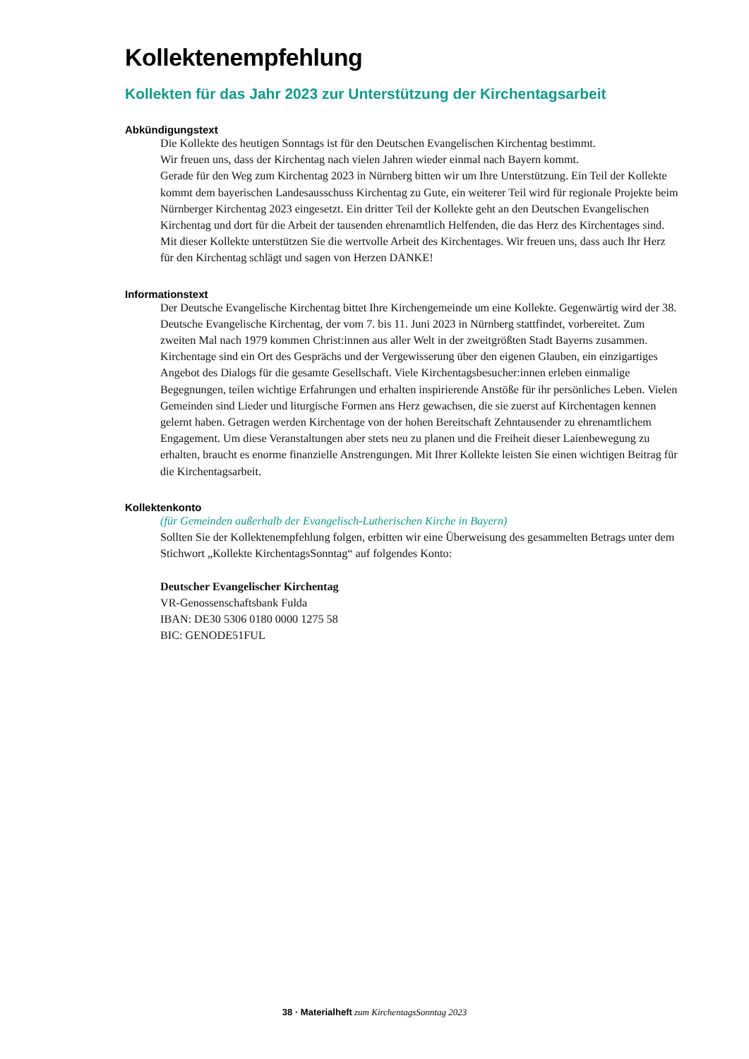Kollektenempfehlung
Kollekten für das Jahr 2023 zur Unterstützung der Kirchentagsarbeit
Abkündigungstext
Die Kollekte des heutigen Sonntags ist für den Deutschen Evangelischen Kirchentag bestimmt.
Wir freuen uns, dass der Kirchentag nach vielen Jahren wieder einmal nach Bayern kommt.
Gerade für den Weg zum Kirchentag 2023 in Nürnberg bitten wir um Ihre Unterstützung. Ein Teil der Kollekte kommt dem bayerischen Landesausschuss Kirchentag zu Gute, ein weiterer Teil wird für regionale Projekte beim Nürnberger Kirchentag 2023 eingesetzt. Ein dritter Teil der Kollekte geht an den Deutschen Evangelischen Kirchentag und dort für die Arbeit der tausenden ehrenamtlich Helfenden, die das Herz des Kirchentages sind. Mit dieser Kollekte unterstützen Sie die wertvolle Arbeit des Kirchentages. Wir freuen uns, dass auch Ihr Herz für den Kirchentag schlägt und sagen von Herzen DANKE!
Informationstext
Der Deutsche Evangelische Kirchentag bittet Ihre Kirchengemeinde um eine Kollekte. Gegenwärtig wird der 38. Deutsche Evangelische Kirchentag, der vom 7. bis 11. Juni 2023 in Nürnberg stattfindet, vorbereitet. Zum zweiten Mal nach 1979 kommen Christ:innen aus aller Welt in der zweitgrößten Stadt Bayerns zusammen. Kirchentage sind ein Ort des Gesprächs und der Vergewisserung über den eigenen Glauben, ein einzigartiges Angebot des Dialogs für die gesamte Gesellschaft. Viele Kirchentagsbesucher:innen erleben einmalige Begegnungen, teilen wichtige Erfahrungen und erhalten inspirierende Anstöße für ihr persönliches Leben. Vielen Gemeinden sind Lieder und liturgische Formen ans Herz gewachsen, die sie zuerst auf Kirchentagen kennen gelernt haben. Getragen werden Kirchentage von der hohen Bereitschaft Zehntausender zu ehrenamtlichem Engagement. Um diese Veranstaltungen aber stets neu zu planen und die Freiheit dieser Laienbewegung zu erhalten, braucht es enorme finanzielle Anstrengungen. Mit Ihrer Kollekte leisten Sie einen wichtigen Beitrag für die Kirchentagsarbeit.
Kollektenkonto
(für Gemeinden außerhalb der Evangelisch-Lutherischen Kirche in Bayern)
Sollten Sie der Kollektenempfehlung folgen, erbitten wir eine Überweisung des gesammelten Betrags unter dem Stichwort „Kollekte KirchentagsSonntag“ auf folgendes Konto:
Deutscher Evangelischer Kirchentag
VR-Genossenschaftsbank Fulda
IBAN: DE30 5306 0180 0000 1275 58
BIC: GENODE51FUL
38 · Materialheft zum KirchentagsSonntag 2023